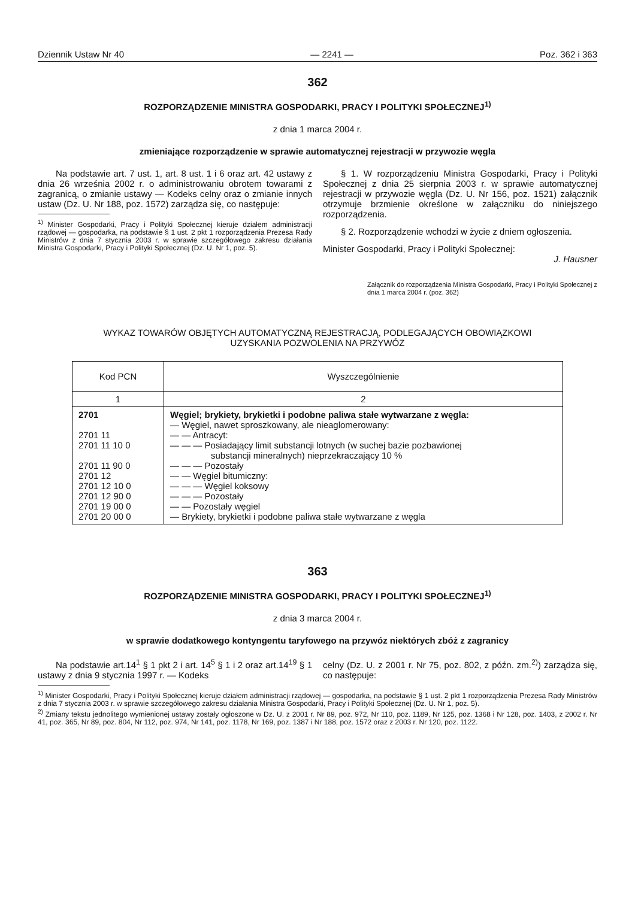Dziennik Ustaw Nr 40 — 2241 — Poz. 362 i 363
362
ROZPORZĄDZENIE MINISTRA GOSPODARKI, PRACY I POLITYKI SPOŁECZNEJ<sup>1)</sup>
z dnia 1 marca 2004 r.
zmieniające rozporządzenie w sprawie automatycznej rejestracji w przywozie węgla
Na podstawie art. 7 ust. 1, art. 8 ust. 1 i 6 oraz art. 42 ustawy z dnia 26 września 2002 r. o administrowaniu obrotem towarami z zagranicą, o zmianie ustawy — Kodeks celny oraz o zmianie innych ustaw (Dz. U. Nr 188, poz. 1572) zarządza się, co następuje:
<sup>1)</sup> Minister Gospodarki, Pracy i Polityki Społecznej kieruje działem administracji rządowej — gospodarka, na podstawie § 1 ust. 2 pkt 1 rozporządzenia Prezesa Rady Ministrów z dnia 7 stycznia 2003 r. w sprawie szczegółowego zakresu działania Ministra Gospodarki, Pracy i Polityki Społecznej (Dz. U. Nr 1, poz. 5).
§ 1. W rozporządzeniu Ministra Gospodarki, Pracy i Polityki Społecznej z dnia 25 sierpnia 2003 r. w sprawie automatycznej rejestracji w przywozie węgla (Dz. U. Nr 156, poz. 1521) załącznik otrzymuje brzmienie określone w załączniku do niniejszego rozporządzenia.
§ 2. Rozporządzenie wchodzi w życie z dniem ogłoszenia.
Minister Gospodarki, Pracy i Polityki Społecznej:
J. Hausner
Załącznik do rozporządzenia Ministra Gospodarki, Pracy i Polityki Społecznej z dnia 1 marca 2004 r. (poz. 362)
WYKAZ TOWARÓW OBJĘTYCH AUTOMATYCZNĄ REJESTRACJĄ, PODLEGAJĄCYCH OBOWIĄZKOWI
UZYSKANIA POZWOLENIA NA PRZYWÓZ
| Kod PCN | Wyszczególnienie |
| --- | --- |
| 1 | 2 |
| 2701 2701 11 2701 11 10 0 2701 11 90 0 2701 12 2701 12 10 0 2701 12 90 0 2701 19 00 0 2701 20 00 0 | Węgiel; brykiety, brykietki i podobne paliwa stałe wytwarzane z węgla: — Węgiel, nawet sproszkowany, ale nieaglomerowany: — — Antracyt: — — — Posiadający limit substancji lotnych (w suchej bazie pozbawionej substancji mineralnych) nieprzekraczający 10 % — — — Pozostały — — Węgiel bitumiczny: — — — Węgiel koksowy — — — Pozostały — — Pozostały węgiel — Brykiety, brykietki i podobne paliwa stałe wytwarzane z węgla |
363
ROZPORZĄDZENIE MINISTRA GOSPODARKI, PRACY I POLITYKI SPOŁECZNEJ<sup>1)</sup>
z dnia 3 marca 2004 r.
w sprawie dodatkowego kontyngentu taryfowego na przywóz niektórych zbóż z zagranicy
Na podstawie art.14<sup>1</sup> § 1 pkt 2 i art. 14<sup>5</sup> § 1 i 2 oraz art.14<sup>19</sup> § 1 ustawy z dnia 9 stycznia 1997 r. — Kodeks
celny (Dz. U. z 2001 r. Nr 75, poz. 802, z późn. zm.<sup>2)</sup>) zarządza się, co następuje:
<sup>1)</sup> Minister Gospodarki, Pracy i Polityki Społecznej kieruje działem administracji rządowej — gospodarka, na podstawie § 1 ust. 2 pkt 1 rozporządzenia Prezesa Rady Ministrów z dnia 7 stycznia 2003 r. w sprawie szczegółowego zakresu działania Ministra Gospodarki, Pracy i Polityki Społecznej (Dz. U. Nr 1, poz. 5).
<sup>2)</sup> Zmiany tekstu jednolitego wymienionej ustawy zostały ogłoszone w Dz. U. z 2001 r. Nr 89, poz. 972, Nr 110, poz. 1189, Nr 125, poz. 1368 i Nr 128, poz. 1403, z 2002 r. Nr 41, poz. 365, Nr 89, poz. 804, Nr 112, poz. 974, Nr 141, poz. 1178, Nr 169, poz. 1387 i Nr 188, poz. 1572 oraz z 2003 r. Nr 120, poz. 1122.